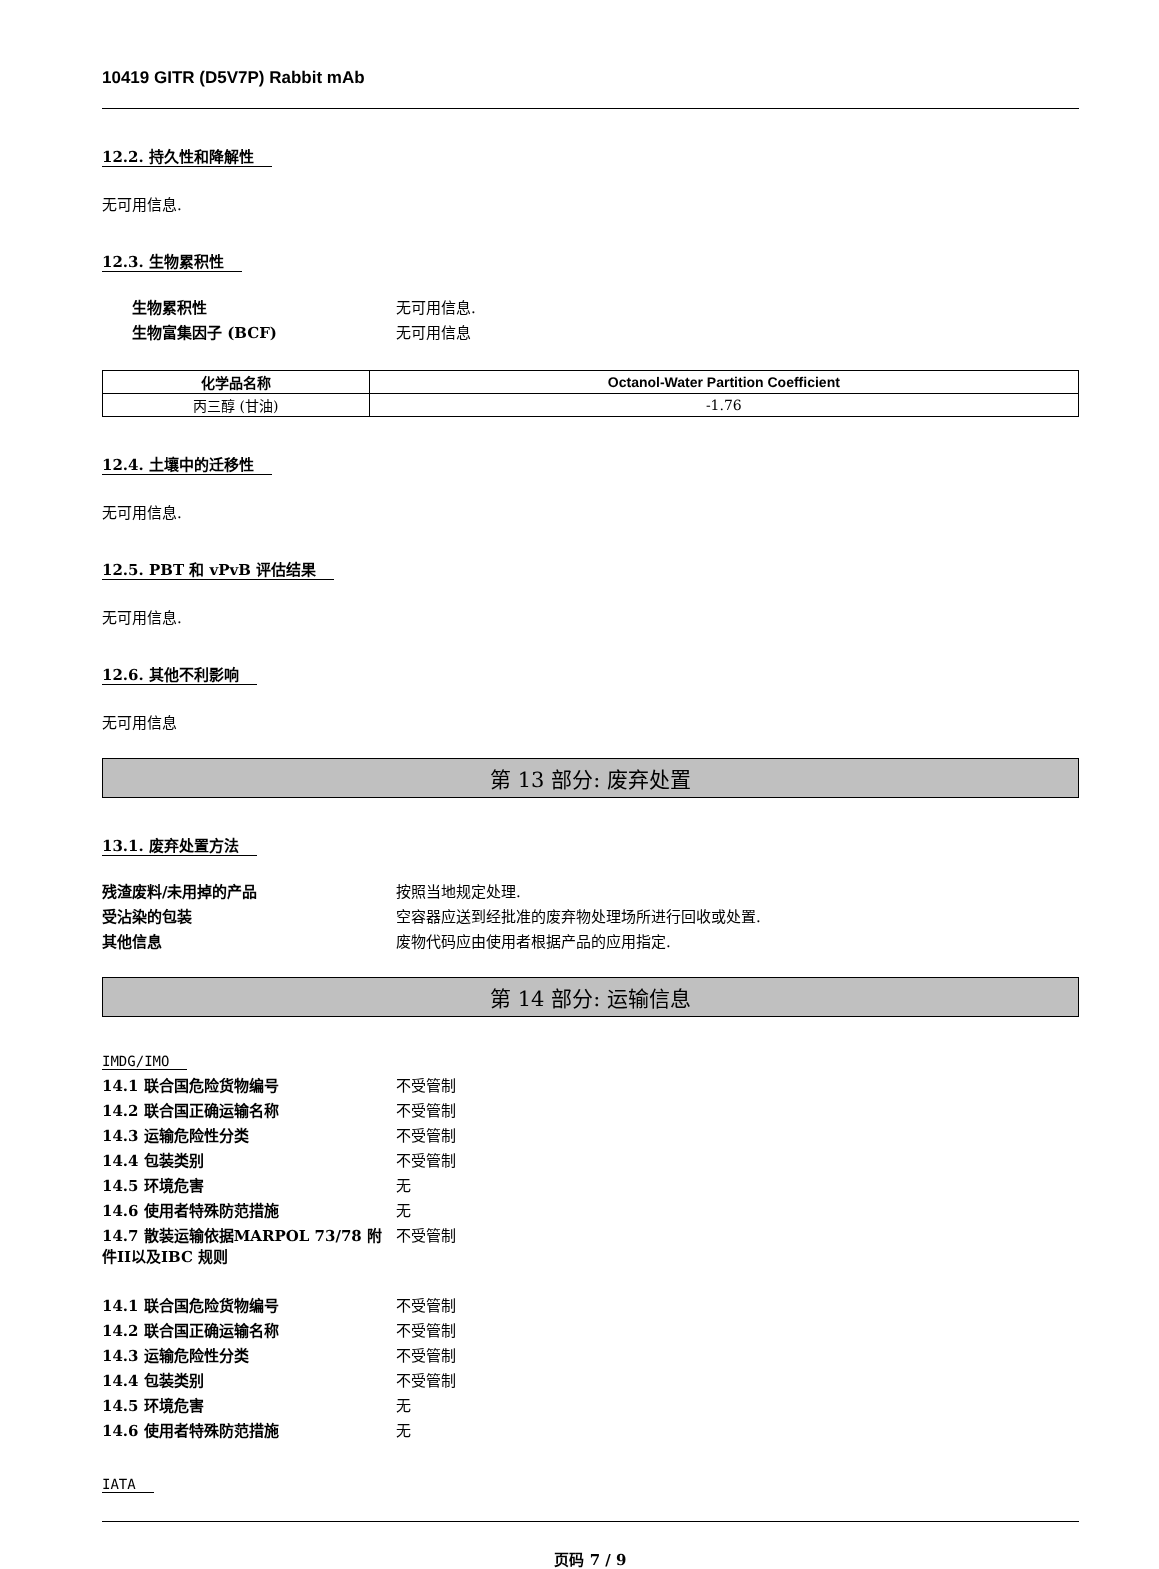10419 GITR (D5V7P) Rabbit mAb
12.2. 持久性和降解性
无可用信息.
12.3. 生物累积性
生物累积性 无可用信息. 生物富集因子 (BCF) 无可用信息
| 化学品名称 | Octanol-Water Partition Coefficient |
| --- | --- |
| 丙三醇 (甘油) | -1.76 |
12.4. 土壤中的迁移性
无可用信息.
12.5. PBT 和 vPvB 评估结果
无可用信息.
12.6. 其他不利影响
无可用信息
第 13 部分: 废弃处置
13.1. 废弃处置方法
残渣废料/未用掉的产品 按照当地规定处理. 受沾染的包装 空容器应送到经批准的废弃物处理场所进行回收或处置. 其他信息 废物代码应由使用者根据产品的应用指定.
第 14 部分: 运输信息
IMDG/IMO
14.1 联合国危险货物编号 不受管制 14.2 联合国正确运输名称 不受管制 14.3 运输危险性分类 不受管制 14.4 包装类别 不受管制 14.5 环境危害 无 14.6 使用者特殊防范措施 无 14.7 散装运输依据MARPOL 73/78 附件II以及IBC 规则 不受管制
14.1 联合国危险货物编号 不受管制 14.2 联合国正确运输名称 不受管制 14.3 运输危险性分类 不受管制 14.4 包装类别 不受管制 14.5 环境危害 无 14.6 使用者特殊防范措施 无
IATA
页码 7 / 9